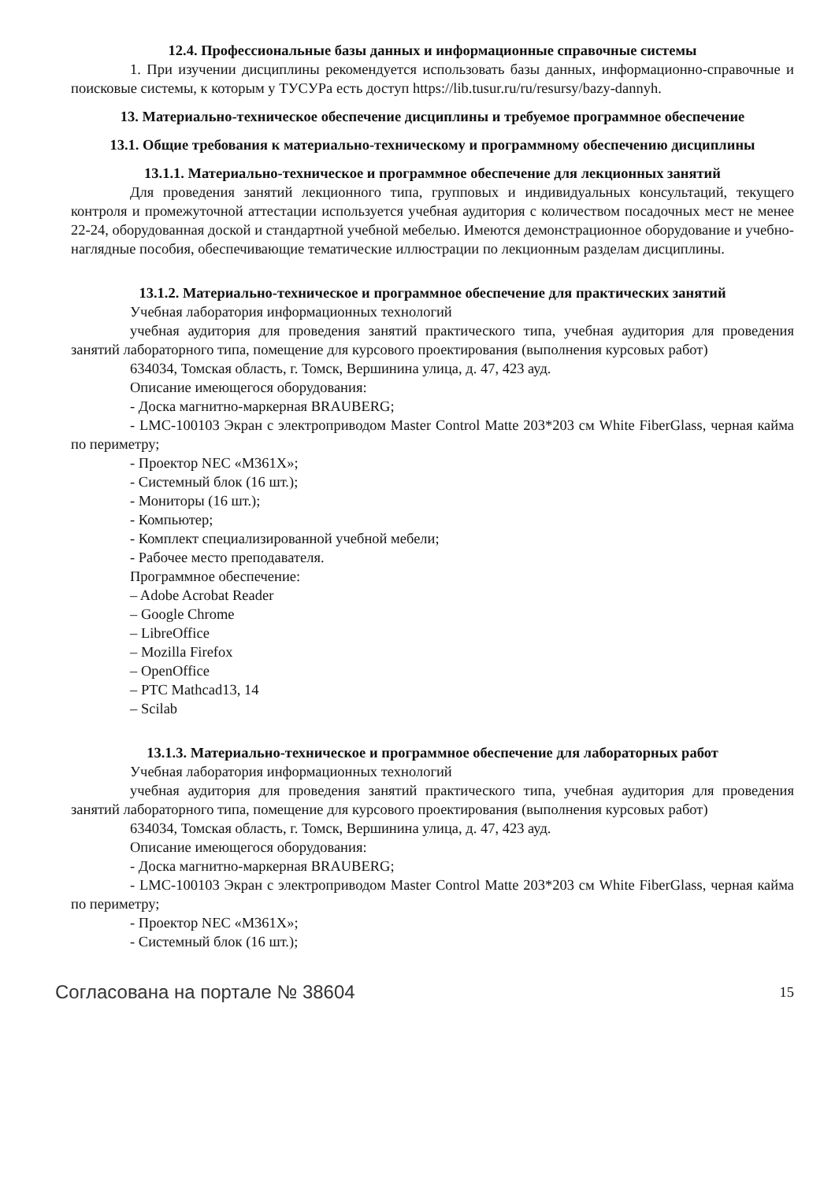12.4. Профессиональные базы данных и информационные справочные системы
1. При изучении дисциплины рекомендуется использовать базы данных, информационно-справочные и поисковые системы, к которым у ТУСУРа есть доступ https://lib.tusur.ru/ru/resursy/bazy-dannyh.
13. Материально-техническое обеспечение дисциплины и требуемое программное обеспечение
13.1. Общие требования к материально-техническому и программному обеспечению дисциплины
13.1.1. Материально-техническое и программное обеспечение для лекционных занятий
Для проведения занятий лекционного типа, групповых и индивидуальных консультаций, текущего контроля и промежуточной аттестации используется учебная аудитория с количеством посадочных мест не менее 22-24, оборудованная доской и стандартной учебной мебелью. Имеются демонстрационное оборудование и учебно-наглядные пособия, обеспечивающие тематические иллюстрации по лекционным разделам дисциплины.
13.1.2. Материально-техническое и программное обеспечение для практических занятий
Учебная лаборатория информационных технологий
учебная аудитория для проведения занятий практического типа, учебная аудитория для проведения занятий лабораторного типа, помещение для курсового проектирования (выполнения курсовых работ)
634034, Томская область, г. Томск, Вершинина улица, д. 47, 423 ауд.
Описание имеющегося оборудования:
- Доска магнитно-маркерная BRAUBERG;
- LMC-100103 Экран с электроприводом Master Control Matte 203*203 см White FiberGlass, черная кайма по периметру;
- Проектор NEC «M361X»;
- Системный блок (16 шт.);
- Мониторы (16 шт.);
- Компьютер;
- Комплект специализированной учебной мебели;
- Рабочее место преподавателя.
Программное обеспечение:
– Adobe Acrobat Reader
– Google Chrome
– LibreOffice
– Mozilla Firefox
– OpenOffice
– PTC Mathcad13, 14
– Scilab
13.1.3. Материально-техническое и программное обеспечение для лабораторных работ
Учебная лаборатория информационных технологий
учебная аудитория для проведения занятий практического типа, учебная аудитория для проведения занятий лабораторного типа, помещение для курсового проектирования (выполнения курсовых работ)
634034, Томская область, г. Томск, Вершинина улица, д. 47, 423 ауд.
Описание имеющегося оборудования:
- Доска магнитно-маркерная BRAUBERG;
- LMC-100103 Экран с электроприводом Master Control Matte 203*203 см White FiberGlass, черная кайма по периметру;
- Проектор NEC «M361X»;
- Системный блок (16 шт.);
Согласована на портале № 38604 15